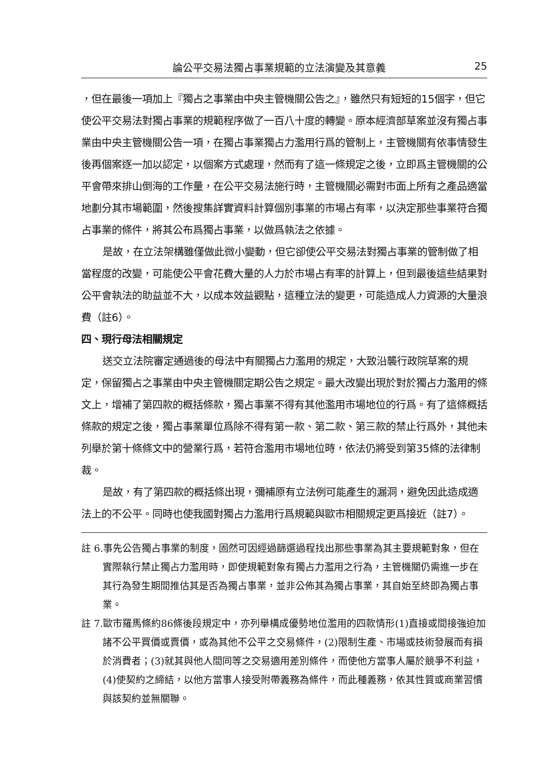論公平交易法獨占事業規範的立法演變及其意義 25
，但在最後一項加上『獨占之事業由中央主管機關公告之』，雖然只有短短的15個字，但它使公平交易法對獨占事業的規範程序做了一百八十度的轉變。原本經濟部草案並沒有獨占事業由中央主管機關公告一項，在獨占事業獨占力濫用行爲的管制上，主管機關有依事情發生後再個案逐一加以認定，以個案方式處理，然而有了這一條規定之後，立即爲主管機關的公平會帶來排山倒海的工作量，在公平交易法施行時，主管機關必需對市面上所有之產品適當地劃分其市場範圍，然後搜集詳實資料計算個別事業的市場占有率，以決定那些事業符合獨占事業的條件，將其公布爲獨占事業，以做爲執法之依據。
是故，在立法架構雖僅做此微小變動，但它卻使公平交易法對獨占事業的管制做了相當程度的改變，可能使公平會花費大量的人力於市場占有率的計算上，但到最後這些結果對公平會執法的助益並不大，以成本效益觀點，這種立法的變更，可能造成人力資源的大量浪費（註6）。
四、現行母法相關規定
送交立法院審定通過後的母法中有關獨占力濫用的規定，大致沿襲行政院草案的規定，保留獨占之事業由中央主管機關定期公告之規定。最大改變出現於對於獨占力濫用的條文上，增補了第四款的概括條款，獨占事業不得有其他濫用市場地位的行爲。有了這條概括條款的規定之後，獨占事業單位爲除不得有第一款、第二款、第三款的禁止行爲外，其他未列舉於第十條條文中的營業行爲，若符合濫用市場地位時，依法仍將受到第35條的法律制裁。
是故，有了第四款的概括條出現，彌補原有立法例可能產生的漏洞，避免因此造成適法上的不公平。同時也使我國對獨占力濫用行爲規範與歐市相關規定更爲接近（註7）。
註 6.事先公告獨占事業的制度，固然可因經過篩選過程找出那些事業為其主要規範對象，但在實際執行禁止獨占力濫用時，即使規範對象有獨占力濫用之行為，主管機關仍需進一步在其行為發生期間推估其是否為獨占事業，並非公佈其為獨占事業，其自始至終即為獨占事業。
註 7.歐市羅馬條約86條後段規定中，亦列舉構成優勢地位濫用的四款情形(1)直接或間接強迫加諸不公平買價或賣價，或為其他不公平之交易條件，(2)限制生產、市場或技術發展而有損於消費者；(3)就其與他人間同等之交易適用差別條件，而使他方當事人屬於競爭不利益，(4)使契約之締結，以他方當事人接受附帶義務為條件，而此種義務，依其性質或商業習慣與該契約並無關聯。